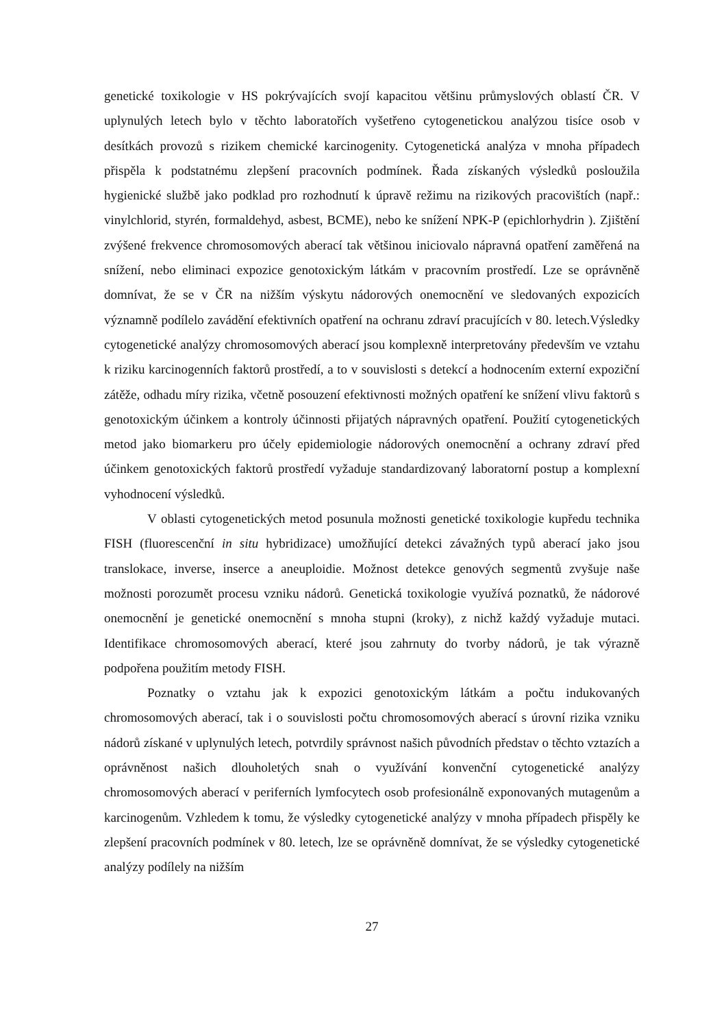genetické toxikologie v HS pokrývajících svojí kapacitou většinu průmyslových oblastí ČR. V uplynulých letech bylo v těchto laboratořích vyšetřeno cytogenetickou analýzou tisíce osob v desítkách provozů s rizikem chemické karcinogenity. Cytogenetická analýza v mnoha případech přispěla k podstatnému zlepšení pracovních podmínek. Řada získaných výsledků posloužila hygienické službě jako podklad pro rozhodnutí k úpravě režimu na rizikových pracovištích (např.: vinylchlorid, styrén, formaldehyd, asbest, BCME), nebo ke snížení NPK-P (epichlorhydrin ). Zjištění zvýšené frekvence chromosomových aberací tak většinou iniciovalo nápravná opatření zaměřená na snížení, nebo eliminaci expozice genotoxickým látkám v pracovním prostředí. Lze se oprávněně domnívat, že se v ČR na nižším výskytu nádorových onemocnění ve sledovaných expozicích významně podílelo zavádění efektivních opatření na ochranu zdraví pracujících v 80. letech.Výsledky cytogenetické analýzy chromosomových aberací jsou komplexně interpretovány především ve vztahu k riziku karcinogenních faktorů prostředí, a to v souvislosti s detekcí a hodnocením externí expoziční zátěže, odhadu míry rizika, včetně posouzení efektivnosti možných opatření ke snížení vlivu faktorů s genotoxickým účinkem a kontroly účinnosti přijatých nápravných opatření. Použití cytogenetických metod jako biomarkeru pro účely epidemiologie nádorových onemocnění a ochrany zdraví před účinkem genotoxických faktorů prostředí vyžaduje standardizovaný laboratorní postup a komplexní vyhodnocení výsledků.
V oblasti cytogenetických metod posunula možnosti genetické toxikologie kupředu technika FISH (fluorescenční in situ hybridizace) umožňující detekci závažných typů aberací jako jsou translokace, inverse, inserce a aneuploidie. Možnost detekce genových segmentů zvyšuje naše možnosti porozumět procesu vzniku nádorů. Genetická toxikologie využívá poznatků, že nádorové onemocnění je genetické onemocnění s mnoha stupni (kroky), z nichž každý vyžaduje mutaci. Identifikace chromosomových aberací, které jsou zahrnuty do tvorby nádorů, je tak výrazně podpořena použitím metody FISH.
Poznatky o vztahu jak k expozici genotoxickým látkám a počtu indukovaných chromosomových aberací, tak i o souvislosti počtu chromosomových aberací s úrovní rizika vzniku nádorů získané v uplynulých letech, potvrdily správnost našich původních představ o těchto vztazích a oprávněnost našich dlouholetých snah o využívání konvenční cytogenetické analýzy chromosomových aberací v periferních lymfocytech osob profesionálně exponovaných mutagenům a karcinogenům. Vzhledem k tomu, že výsledky cytogenetické analýzy v mnoha případech přispěly ke zlepšení pracovních podmínek v 80. letech, lze se oprávněně domnívat, že se výsledky cytogenetické analýzy podílely na nižším
27